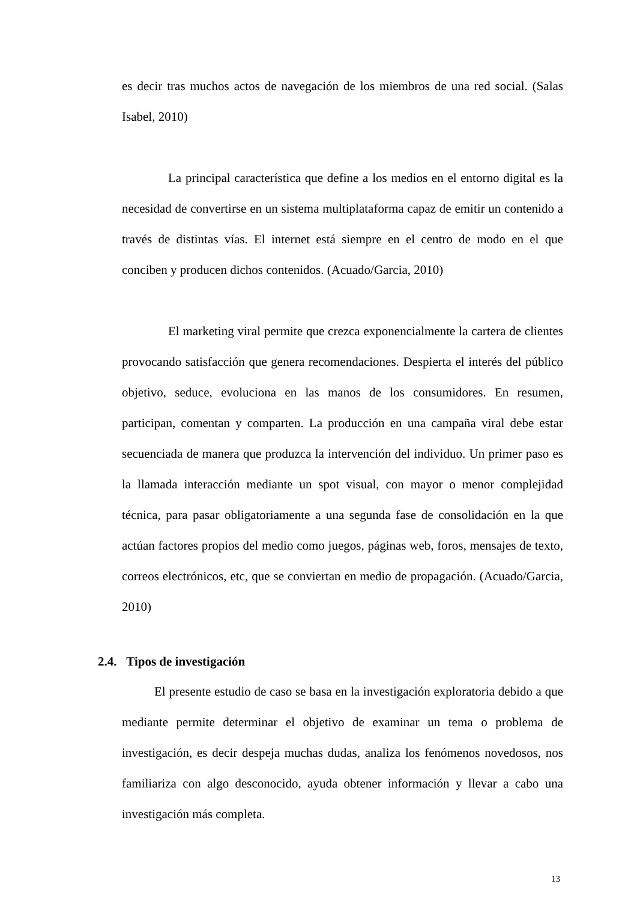es decir tras muchos actos de navegación de los miembros de una red social. (Salas Isabel, 2010)
La principal característica que define a los medios en el entorno digital es la necesidad de convertirse en un sistema multiplataforma capaz de emitir un contenido a través de distintas vías. El internet está siempre en el centro de modo en el que conciben y producen dichos contenidos. (Acuado/Garcia, 2010)
El marketing viral permite que crezca exponencialmente la cartera de clientes provocando satisfacción que genera recomendaciones. Despierta el interés del público objetivo, seduce, evoluciona en las manos de los consumidores. En resumen, participan, comentan y comparten. La producción en una campaña viral debe estar secuenciada de manera que produzca la intervención del individuo. Un primer paso es la llamada interacción mediante un spot visual, con mayor o menor complejidad técnica, para pasar obligatoriamente a una segunda fase de consolidación en la que actúan factores propios del medio como juegos, páginas web, foros, mensajes de texto, correos electrónicos, etc, que se conviertan en medio de propagación. (Acuado/Garcia, 2010)
2.4. Tipos de investigación
El presente estudio de caso se basa en la investigación exploratoria debido a que mediante permite determinar el objetivo de examinar un tema o problema de investigación, es decir despeja muchas dudas, analiza los fenómenos novedosos, nos familiariza con algo desconocido, ayuda obtener información y llevar a cabo una investigación más completa.
13